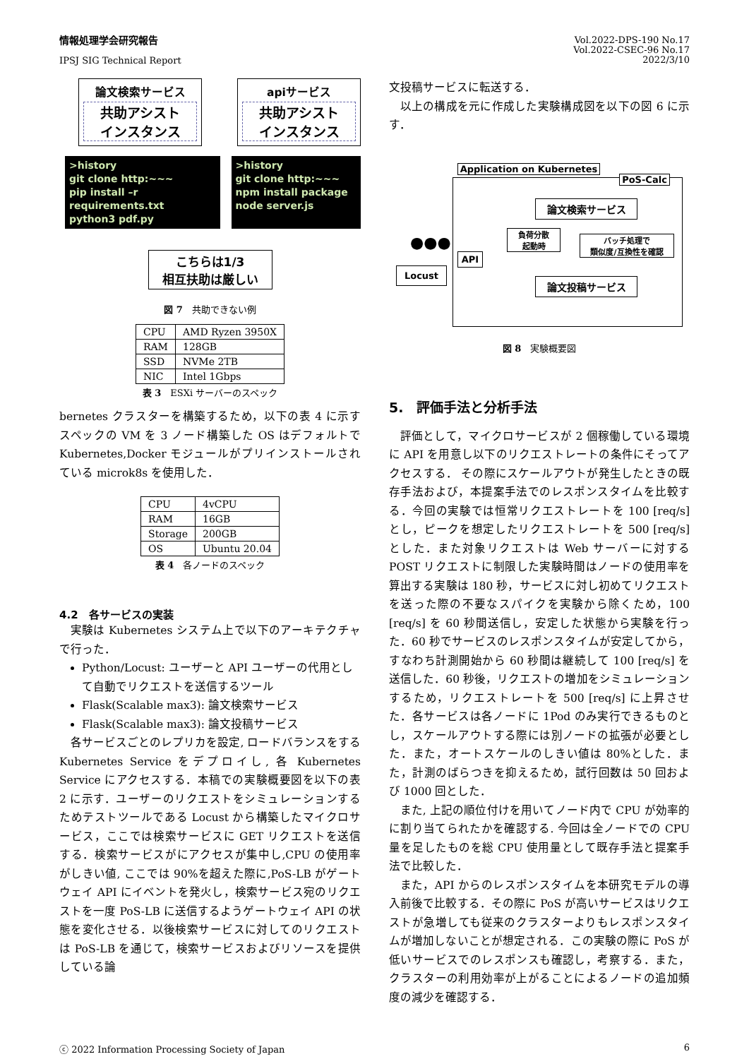情報処理学会研究報告
IPSJ SIG Technical Report
Vol.2022-DPS-190 No.17
Vol.2022-CSEC-96 No.17
2022/3/10
論文検索サービス
共助アシスト
インスタンス
apiサービス
共助アシスト
インスタンス
>history
git clone http:~~~
pip install –r requirements.txt
python3 pdf.py
>history
git clone http:~~~
npm install package
node server.js
こちらは1/3
相互扶助は厳しい
図 7　共助できない例
| CPU | AMD Ryzen 3950X |
| RAM | 128GB |
| SSD | NVMe 2TB |
| NIC | Intel 1Gbps |
表 3　ESXi サーバーのスペック
bernetes クラスターを構築するため，以下の表 4 に示すスペックの VM を 3 ノード構築した OS はデフォルトで Kubernetes,Docker モジュールがプリインストールされている microk8s を使用した．
| CPU | 4vCPU |
| RAM | 16GB |
| Storage | 200GB |
| OS | Ubuntu 20.04 |
表 4　各ノードのスペック
4.2　各サービスの実装
実験は Kubernetes システム上で以下のアーキテクチャで行った．
Python/Locust: ユーザーと API ユーザーの代用として自動でリクエストを送信するツール
Flask(Scalable max3): 論文検索サービス
Flask(Scalable max3): 論文投稿サービス
各サービスごとのレプリカを設定, ロードバランスをする Kubernetes Service をデプロイし, 各 Kubernetes Service にアクセスする．本稿での実験概要図を以下の表 2 に示す．ユーザーのリクエストをシミュレーションするためテストツールである Locust から構築したマイクロサービス，ここでは検索サービスに GET リクエストを送信する．検索サービスがにアクセスが集中し,CPU の使用率がしきい値, ここでは 90%を超えた際に,PoS-LB がゲートウェイ API にイベントを発火し，検索サービス宛のリクエストを一度 PoS-LB に送信するようゲートウェイ API の状態を変化させる．以後検索サービスに対してのリクエストは PoS-LB を通じて，検索サービスおよびリソースを提供している論
文投稿サービスに転送する．
以上の構成を元に作成した実験構成図を以下の図 6 に示す．
Application on Kubernetes
PoS-Calc
論文検索サービス
負荷分散
起動時
バッチ処理で
類似度/互換性を確認
API
Locust
●●●
論文投稿サービス
図 8　実験概要図
5.　評価手法と分析手法
評価として，マイクロサービスが 2 個稼働している環境に API を用意し以下のリクエストレートの条件にそってアクセスする． その際にスケールアウトが発生したときの既存手法および，本提案手法でのレスポンスタイムを比較する．今回の実験では恒常リクエストレートを 100 [req/s] とし，ピークを想定したリクエストレートを 500 [req/s] とした．また対象リクエストは Web サーバーに対する POST リクエストに制限した実験時間はノードの使用率を算出する実験は 180 秒，サービスに対し初めてリクエストを送った際の不要なスパイクを実験から除くため，100 [req/s] を 60 秒間送信し，安定した状態から実験を行った．60 秒でサービスのレスポンスタイムが安定してから，すなわち計測開始から 60 秒間は継続して 100 [req/s] を送信した．60 秒後，リクエストの増加をシミュレーションするため，リクエストレートを 500 [req/s] に上昇させた．各サービスは各ノードに 1Pod のみ実行できるものとし，スケールアウトする際には別ノードの拡張が必要とした．また，オートスケールのしきい値は 80%とした．また，計測のばらつきを抑えるため，試行回数は 50 回および 1000 回とした．
また, 上記の順位付けを用いてノード内で CPU が効率的に割り当てられたかを確認する. 今回は全ノードでの CPU 量を足したものを総 CPU 使用量として既存手法と提案手法で比較した．
また，API からのレスポンスタイムを本研究モデルの導入前後で比較する．その際に PoS が高いサービスはリクエストが急増しても従来のクラスターよりもレスポンスタイムが増加しないことが想定される．この実験の際に PoS が低いサービスでのレスポンスも確認し，考察する．また，クラスターの利用効率が上がることによるノードの追加頻度の減少を確認する．
ⓒ 2022 Information Processing Society of Japan
6